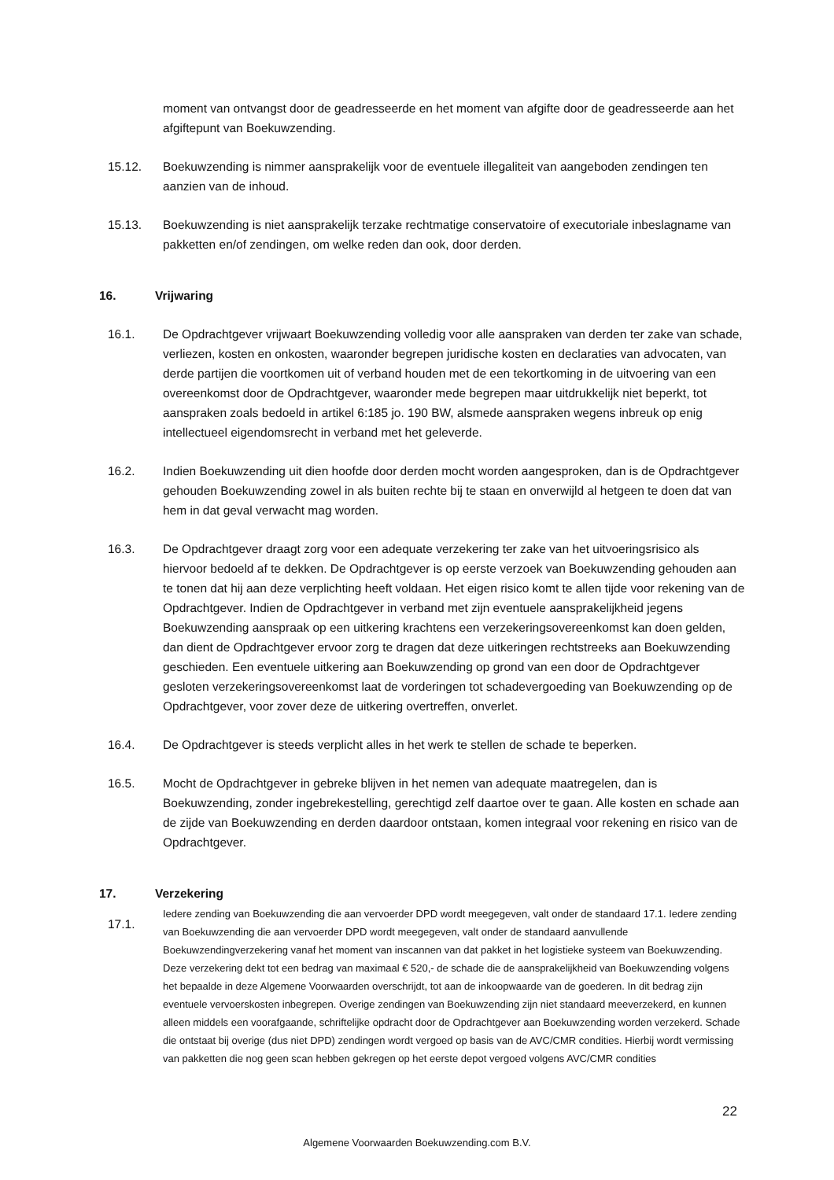moment van ontvangst door de geadresseerde en het moment van afgifte door de geadresseerde aan het afgiftepunt van Boekuwzending.
15.12. Boekuwzending is nimmer aansprakelijk voor de eventuele illegaliteit van aangeboden zendingen ten aanzien van de inhoud.
15.13. Boekuwzending is niet aansprakelijk terzake rechtmatige conservatoire of executoriale inbeslagname van pakketten en/of zendingen, om welke reden dan ook, door derden.
16. Vrijwaring
16.1. De Opdrachtgever vrijwaart Boekuwzending volledig voor alle aanspraken van derden ter zake van schade, verliezen, kosten en onkosten, waaronder begrepen juridische kosten en declaraties van advocaten, van derde partijen die voortkomen uit of verband houden met de een tekortkoming in de uitvoering van een overeenkomst door de Opdrachtgever, waaronder mede begrepen maar uitdrukkelijk niet beperkt, tot aanspraken zoals bedoeld in artikel 6:185 jo. 190 BW, alsmede aanspraken wegens inbreuk op enig intellectueel eigendomsrecht in verband met het geleverde.
16.2. Indien Boekuwzending uit dien hoofde door derden mocht worden aangesproken, dan is de Opdrachtgever gehouden Boekuwzending zowel in als buiten rechte bij te staan en onverwijld al hetgeen te doen dat van hem in dat geval verwacht mag worden.
16.3. De Opdrachtgever draagt zorg voor een adequate verzekering ter zake van het uitvoeringsrisico als hiervoor bedoeld af te dekken. De Opdrachtgever is op eerste verzoek van Boekuwzending gehouden aan te tonen dat hij aan deze verplichting heeft voldaan. Het eigen risico komt te allen tijde voor rekening van de Opdrachtgever. Indien de Opdrachtgever in verband met zijn eventuele aansprakelijkheid jegens Boekuwzending aanspraak op een uitkering krachtens een verzekeringsovereenkomst kan doen gelden, dan dient de Opdrachtgever ervoor zorg te dragen dat deze uitkeringen rechtstreeks aan Boekuwzending geschieden. Een eventuele uitkering aan Boekuwzending op grond van een door de Opdrachtgever gesloten verzekeringsovereenkomst laat de vorderingen tot schadevergoeding van Boekuwzending op de Opdrachtgever, voor zover deze de uitkering overtreffen, onverlet.
16.4. De Opdrachtgever is steeds verplicht alles in het werk te stellen de schade te beperken.
16.5. Mocht de Opdrachtgever in gebreke blijven in het nemen van adequate maatregelen, dan is Boekuwzending, zonder ingebrekestelling, gerechtigd zelf daartoe over te gaan. Alle kosten en schade aan de zijde van Boekuwzending en derden daardoor ontstaan, komen integraal voor rekening en risico van de Opdrachtgever.
17. Verzekering
17.1.
Iedere zending van Boekuwzending die aan vervoerder DPD wordt meegegeven, valt onder de standaard 17.1. Iedere zending van Boekuwzending die aan vervoerder DPD wordt meegegeven, valt onder de standaard aanvullende Boekuwzendingverzekering vanaf het moment van inscannen van dat pakket in het logistieke systeem van Boekuwzending. Deze verzekering dekt tot een bedrag van maximaal € 520,- de schade die de aansprakelijkheid van Boekuwzending volgens het bepaalde in deze Algemene Voorwaarden overschrijdt, tot aan de inkoopwaarde van de goederen. In dit bedrag zijn eventuele vervoerskosten inbegrepen. Overige zendingen van Boekuwzending zijn niet standaard meeverzekerd, en kunnen alleen middels een voorafgaande, schriftelijke opdracht door de Opdrachtgever aan Boekuwzending worden verzekerd. Schade die ontstaat bij overige (dus niet DPD) zendingen wordt vergoed op basis van de AVC/CMR condities. Hierbij wordt vermissing van pakketten die nog geen scan hebben gekregen op het eerste depot vergoed volgens AVC/CMR condities
22
Algemene Voorwaarden Boekuwzending.com B.V.